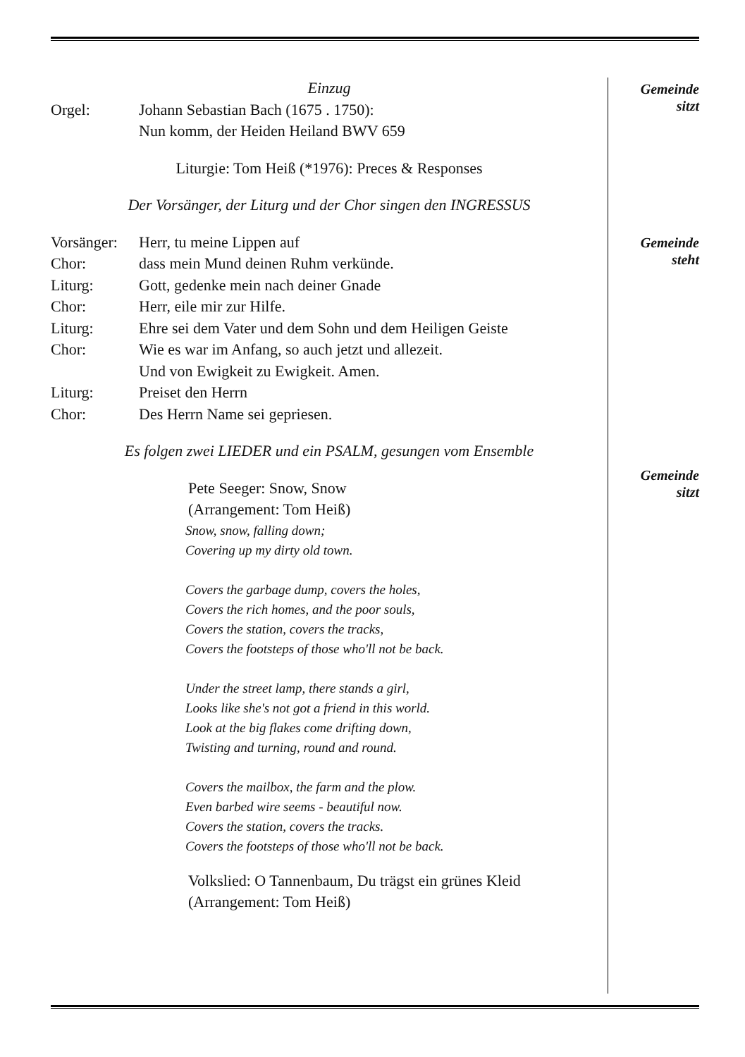Einzug
Orgel: Johann Sebastian Bach (1675 . 1750):
Nun komm, der Heiden Heiland BWV 659
Liturgie: Tom Heiß (*1976): Preces & Responses
Der Vorsänger, der Liturg und der Chor singen den INGRESSUS
Vorsänger:
Herr, tu meine Lippen auf
Chor: dass mein Mund deinen Ruhm verkünde.
Liturg: Gott, gedenke mein nach deiner Gnade
Chor: Herr, eile mir zur Hilfe.
Liturg: Ehre sei dem Vater und dem Sohn und dem Heiligen Geiste
Chor: Wie es war im Anfang, so auch jetzt und allezeit.
Und von Ewigkeit zu Ewigkeit. Amen.
Liturg: Preiset den Herrn
Chor: Des Herrn Name sei gepriesen.
Es folgen zwei LIEDER und ein PSALM, gesungen vom Ensemble
Pete Seeger: Snow, Snow
(Arrangement: Tom Heiß)
Snow, snow, falling down;
Covering up my dirty old town.
Covers the garbage dump, covers the holes,
Covers the rich homes, and the poor souls,
Covers the station, covers the tracks,
Covers the footsteps of those who'll not be back.
Under the street lamp, there stands a girl,
Looks like she's not got a friend in this world.
Look at the big flakes come drifting down,
Twisting and turning, round and round.
Covers the mailbox, the farm and the plow.
Even barbed wire seems - beautiful now.
Covers the station, covers the tracks.
Covers the footsteps of those who'll not be back.
Volkslied: O Tannenbaum, Du trägst ein grünes Kleid
(Arrangement: Tom Heiß)
Gemeinde
sitzt
Gemeinde
steht
Gemeinde
sitzt